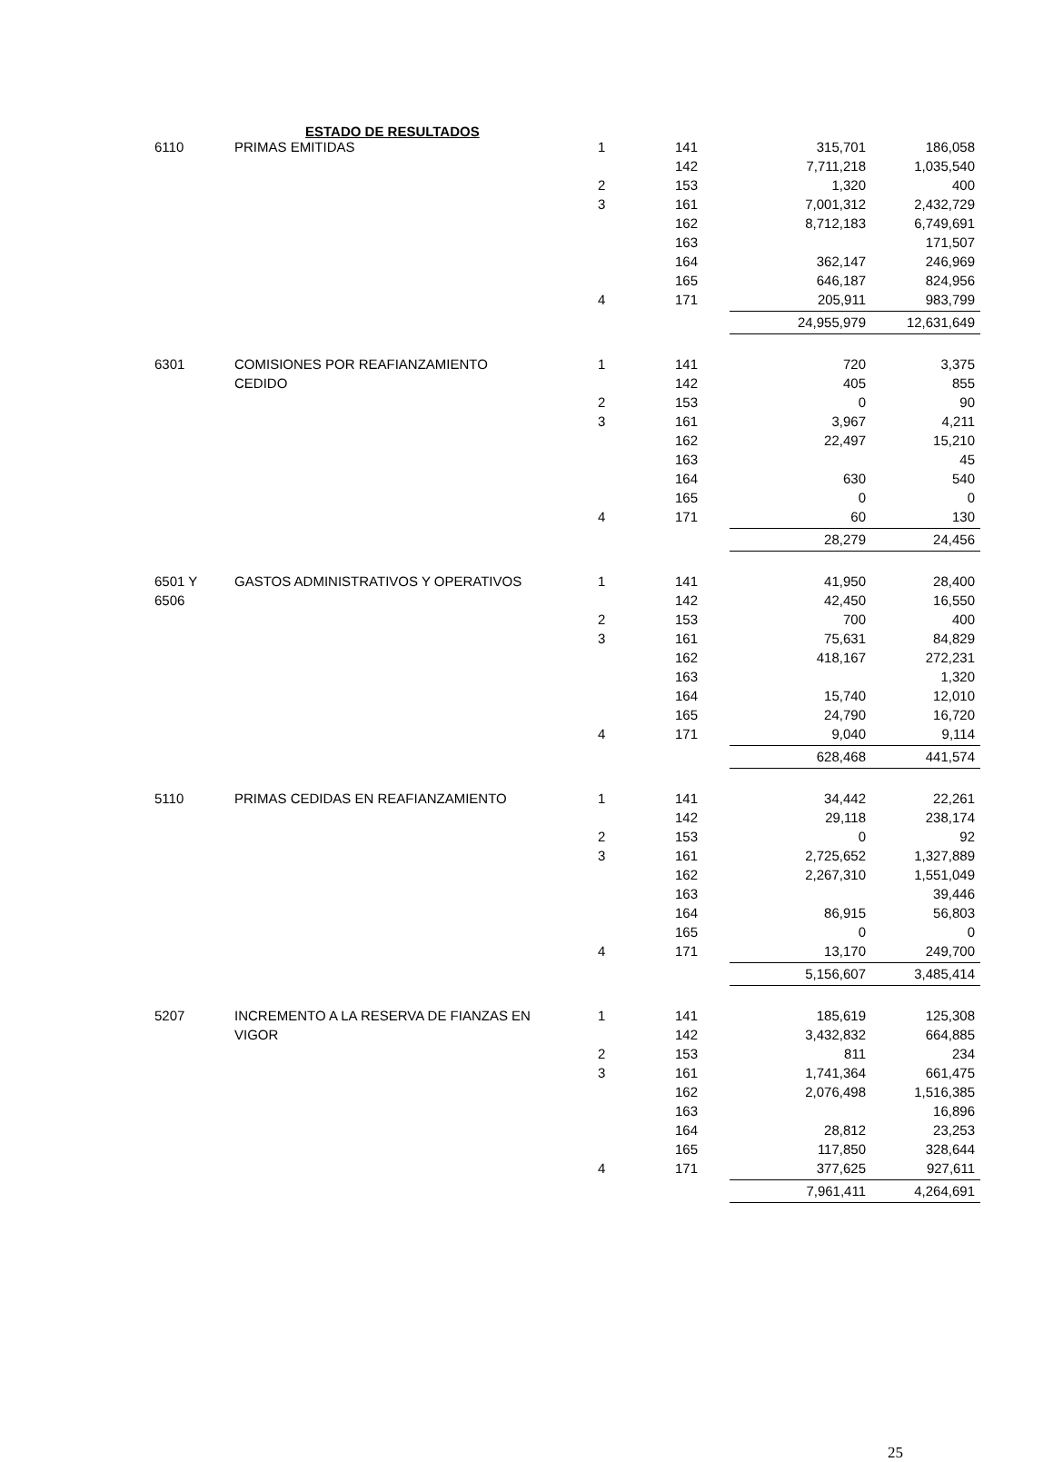ESTADO DE RESULTADOS
| 6110 | PRIMAS EMITIDAS | 1 | 141 | 315,701 | 186,058 |
| | | | 142 | 7,711,218 | 1,035,540 |
| | | 2 | 153 | 1,320 | 400 |
| | | 3 | 161 | 7,001,312 | 2,432,729 |
| | | | 162 | 8,712,183 | 6,749,691 |
| | | | 163 | | 171,507 |
| | | | 164 | 362,147 | 246,969 |
| | | | 165 | 646,187 | 824,956 |
| | | 4 | 171 | 205,911 | 983,799 |
| | | | | 24,955,979 | 12,631,649 |
| 6301 | COMISIONES POR REAFIANZAMIENTO | 1 | 141 | 720 | 3,375 |
| | CEDIDO | | 142 | 405 | 855 |
| | | 2 | 153 | 0 | 90 |
| | | 3 | 161 | 3,967 | 4,211 |
| | | | 162 | 22,497 | 15,210 |
| | | | 163 | | 45 |
| | | | 164 | 630 | 540 |
| | | | 165 | 0 | 0 |
| | | 4 | 171 | 60 | 130 |
| | | | | 28,279 | 24,456 |
| 6501 Y | GASTOS ADMINISTRATIVOS Y OPERATIVOS | 1 | 141 | 41,950 | 28,400 |
| 6506 | | | 142 | 42,450 | 16,550 |
| | | 2 | 153 | 700 | 400 |
| | | 3 | 161 | 75,631 | 84,829 |
| | | | 162 | 418,167 | 272,231 |
| | | | 163 | | 1,320 |
| | | | 164 | 15,740 | 12,010 |
| | | | 165 | 24,790 | 16,720 |
| | | 4 | 171 | 9,040 | 9,114 |
| | | | | 628,468 | 441,574 |
| 5110 | PRIMAS CEDIDAS EN REAFIANZAMIENTO | 1 | 141 | 34,442 | 22,261 |
| | | | 142 | 29,118 | 238,174 |
| | | 2 | 153 | 0 | 92 |
| | | 3 | 161 | 2,725,652 | 1,327,889 |
| | | | 162 | 2,267,310 | 1,551,049 |
| | | | 163 | | 39,446 |
| | | | 164 | 86,915 | 56,803 |
| | | | 165 | 0 | 0 |
| | | 4 | 171 | 13,170 | 249,700 |
| | | | | 5,156,607 | 3,485,414 |
| 5207 | INCREMENTO A LA RESERVA DE FIANZAS EN | 1 | 141 | 185,619 | 125,308 |
| | VIGOR | | 142 | 3,432,832 | 664,885 |
| | | 2 | 153 | 811 | 234 |
| | | 3 | 161 | 1,741,364 | 661,475 |
| | | | 162 | 2,076,498 | 1,516,385 |
| | | | 163 | | 16,896 |
| | | | 164 | 28,812 | 23,253 |
| | | | 165 | 117,850 | 328,644 |
| | | 4 | 171 | 377,625 | 927,611 |
| | | | | 7,961,411 | 4,264,691 |
25